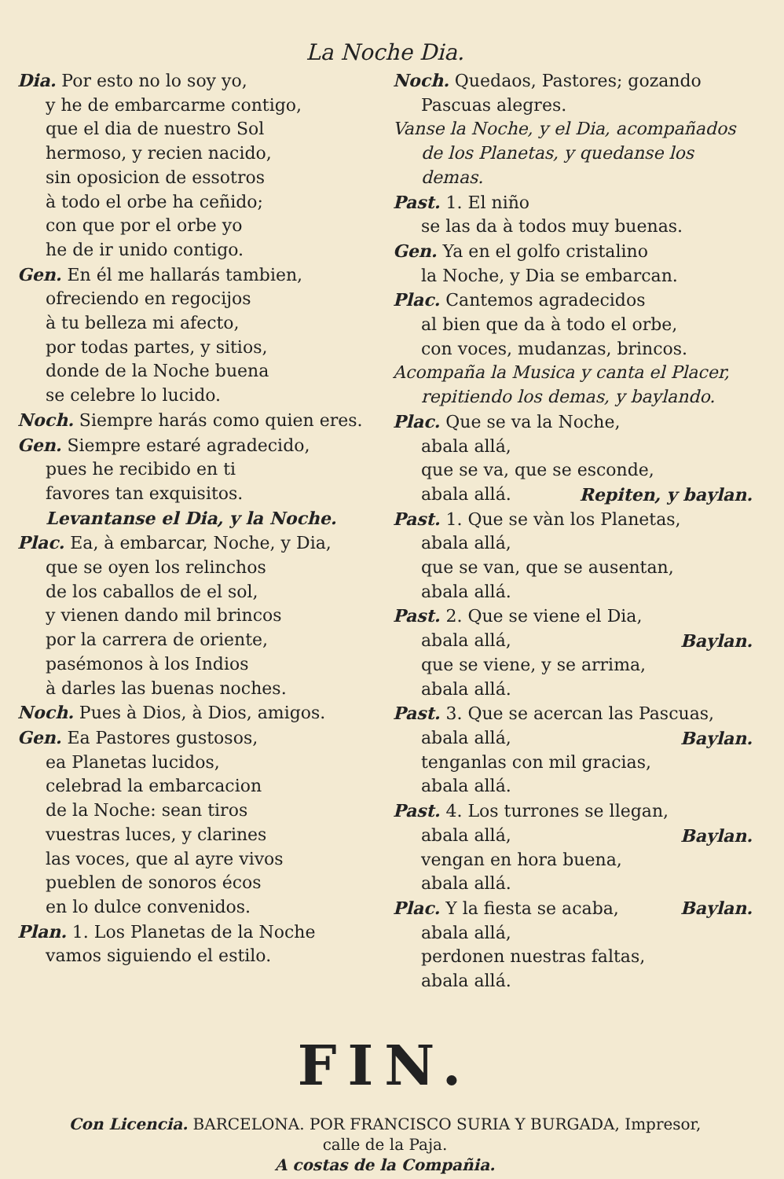La Noche Dia.
Dia. Por esto no lo soy yo,
y he de embarcarme contigo,
que el dia de nuestro Sol
hermoso, y recien nacido,
sin oposicion de essotros
à todo el orbe ha ceñido;
con que por el orbe yo
he de ir unido contigo.
Gen. En él me hallarás tambien,
ofreciendo en regocijos
à tu belleza mi afecto,
por todas partes, y sitios,
donde de la Noche buena
se celebre lo lucido.
Noch. Siempre harás como quien eres.
Gen. Siempre estaré agradecido,
pues he recibido en ti
favores tan exquisitos.
Levantanse el Dia, y la Noche.
Plac. Ea, à embarcar, Noche, y Dia,
que se oyen los relinchos
de los caballos de el sol,
y vienen dando mil brincos
por la carrera de oriente,
pasémonos à los Indios
à darles las buenas noches.
Noch. Pues à Dios, à Dios, amigos.
Gen. Ea Pastores gustosos,
ea Planetas lucidos,
celebrad la embarcacion
de la Noche: sean tiros
vuestras luces, y clarines
las voces, que al ayre vivos
pueblen de sonoros écos
en lo dulce convenidos.
Plan. 1. Los Planetas de la Noche
vamos siguiendo el estilo.
Noch. Quedaos, Pastores; gozando
Pascuas alegres.
Vanse la Noche, y el Dia, acompañados
de los Planetas, y quedanse los demas.
Past. 1. El niño
se las da à todos muy buenas.
Gen. Ya en el golfo cristalino
la Noche, y Dia se embarcan.
Plac. Cantemos agradecidos
al bien que da à todo el orbe,
con voces, mudanzas, brincos.
Acompaña la Musica y canta el Placer,
repitiendo los demas, y baylando.
Plac. Que se va la Noche,
abala allá,
que se va, que se esconde,
abala allá. Repiten, y baylan.
Past. 1. Que se vàn los Planetas,
abala allá,
que se van, que se ausentan,
abala allá.
Past. 2. Que se viene el Dia,
abala allá, Baylan.
que se viene, y se arrima,
abala allá.
Past. 3. Que se acercan las Pascuas,
abala allá, Baylan.
tenganlas con mil gracias,
abala allá.
Past. 4. Los turrones se llegan,
abala allá, Baylan.
vengan en hora buena,
abala allá.
Plac. Y la fiesta se acaba, Baylan.
abala allá,
perdonen nuestras faltas,
abala allá.
FIN.
Con Licencia. BARCELONA. POR FRANCISCO SURIA Y BURGADA, Impresor,
calle de la Paja.
A costas de la Compañia.